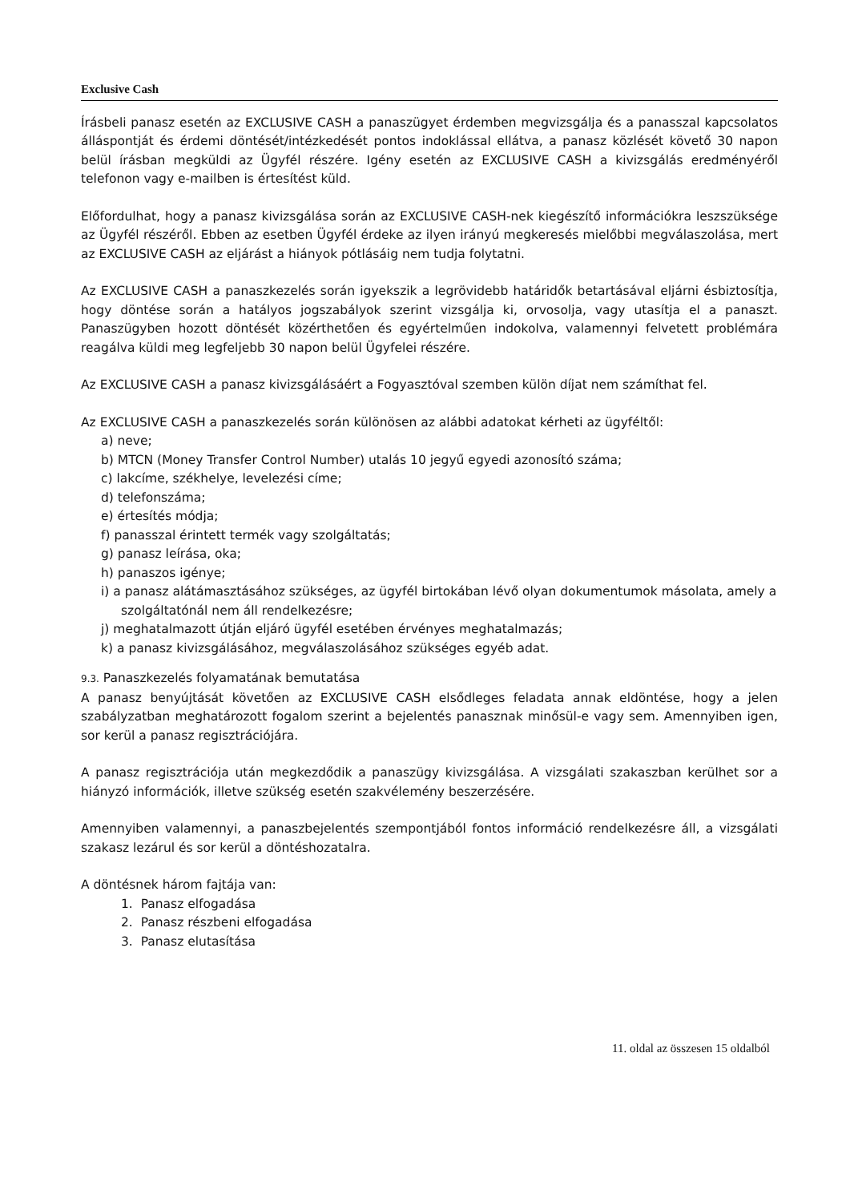Exclusive Cash
Írásbeli panasz esetén az EXCLUSIVE CASH a panaszügyet érdemben megvizsgálja és a panasszal kapcsolatos álláspontját és érdemi döntését/intézkedését pontos indoklással ellátva, a panasz közlését követő 30 napon belül írásban megküldi az Ügyfél részére. Igény esetén az EXCLUSIVE CASH a kivizsgálás eredményéről telefonon vagy e-mailben is értesítést küld.
Előfordulhat, hogy a panasz kivizsgálása során az EXCLUSIVE CASH-nek kiegészítő információkra leszszüksége az Ügyfél részéről. Ebben az esetben Ügyfél érdeke az ilyen irányú megkeresés mielőbbi megválaszolása, mert az EXCLUSIVE CASH az eljárást a hiányok pótlásáig nem tudja folytatni.
Az EXCLUSIVE CASH a panaszkezelés során igyekszik a legrövidebb határidők betartásával eljárni ésbiztosítja, hogy döntése során a hatályos jogszabályok szerint vizsgálja ki, orvosolja, vagy utasítja el a panaszt. Panaszügyben hozott döntését közérthetően és egyértelműen indokolva, valamennyi felvetett problémára reagálva küldi meg legfeljebb 30 napon belül Ügyfelei részére.
Az EXCLUSIVE CASH a panasz kivizsgálásáért a Fogyasztóval szemben külön díjat nem számíthat fel.
Az EXCLUSIVE CASH a panaszkezelés során különösen az alábbi adatokat kérheti az ügyféltől:
a) neve;
b) MTCN (Money Transfer Control Number) utalás 10 jegyű egyedi azonosító száma;
c) lakcíme, székhelye, levelezési címe;
d) telefonszáma;
e) értesítés módja;
f) panasszal érintett termék vagy szolgáltatás;
g) panasz leírása, oka;
h) panaszos igénye;
i) a panasz alátámasztásához szükséges, az ügyfél birtokában lévő olyan dokumentumok másolata, amely a szolgáltatónál nem áll rendelkezésre;
j) meghatalmazott útján eljáró ügyfél esetében érvényes meghatalmazás;
k) a panasz kivizsgálásához, megválaszolásához szükséges egyéb adat.
9.3. Panaszkezelés folyamatának bemutatása
A panasz benyújtását követően az EXCLUSIVE CASH elsődleges feladata annak eldöntése, hogy a jelen szabályzatban meghatározott fogalom szerint a bejelentés panasznak minősül-e vagy sem. Amennyiben igen, sor kerül a panasz regisztrációjára.
A panasz regisztrációja után megkezdődik a panaszügy kivizsgálása. A vizsgálati szakaszban kerülhet sor a hiányzó információk, illetve szükség esetén szakvélemény beszerzésére.
Amennyiben valamennyi, a panaszbejelentés szempontjából fontos információ rendelkezésre áll, a vizsgálati szakasz lezárul és sor kerül a döntéshozatalra.
A döntésnek három fajtája van:
1. Panasz elfogadása
2. Panasz részbeni elfogadása
3. Panasz elutasítása
11. oldal az összesen 15 oldalból